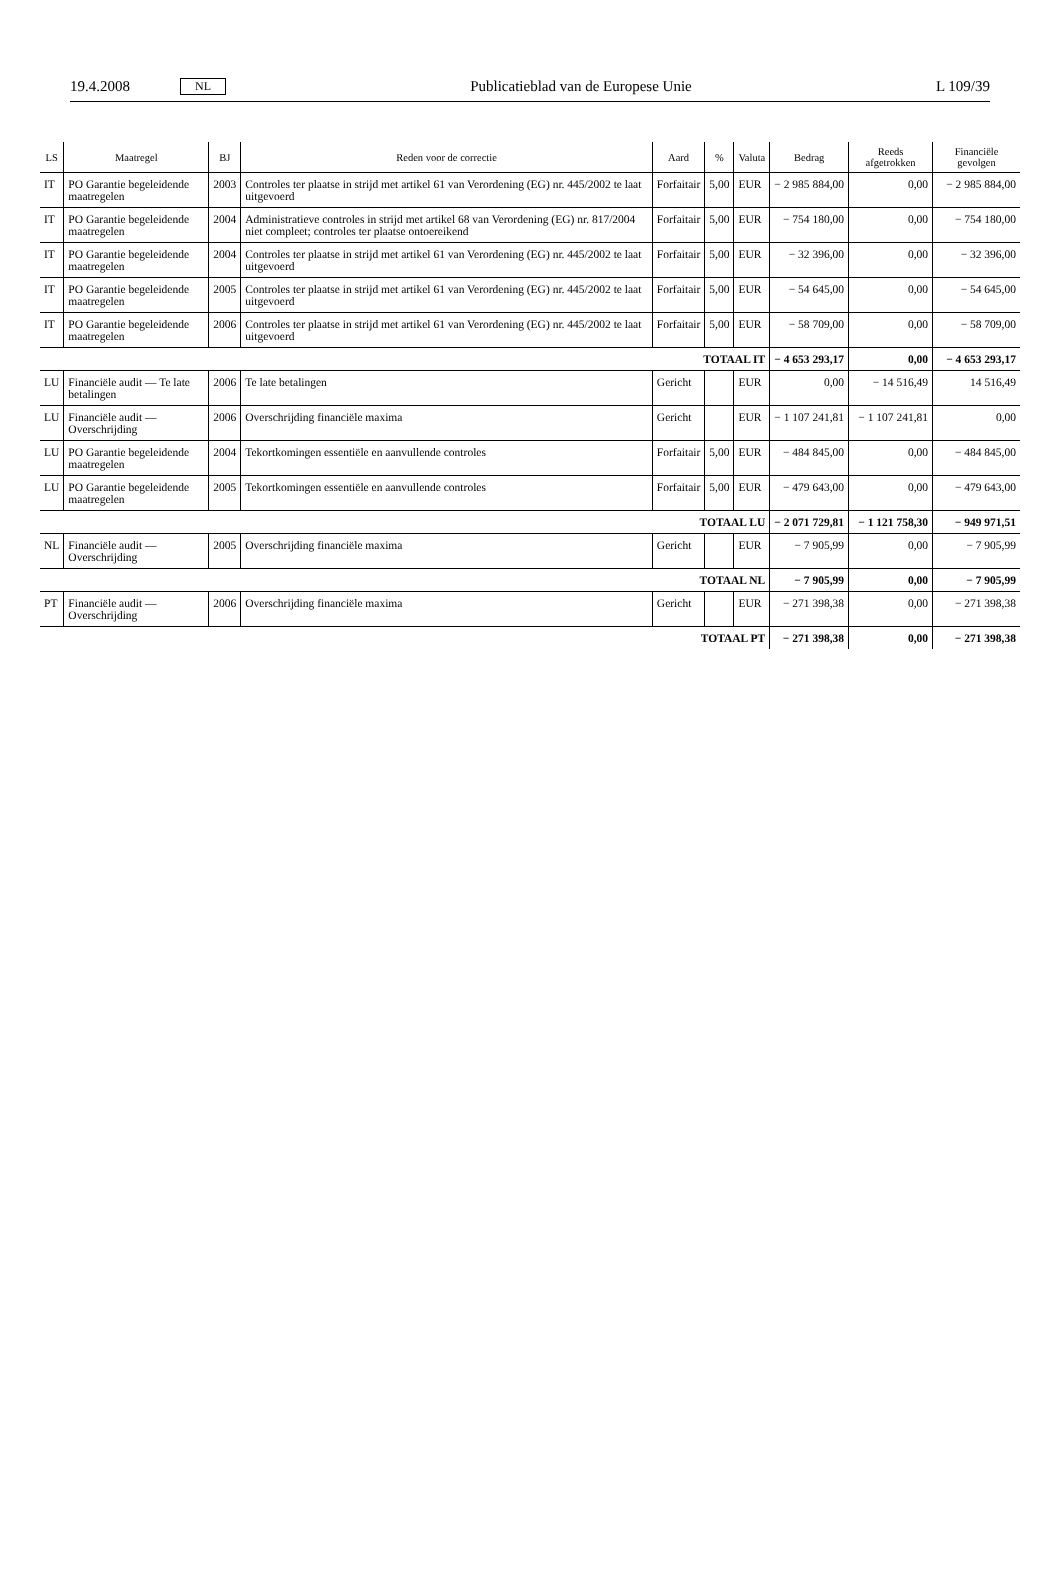19.4.2008 NL Publicatieblad van de Europese Unie L 109/39
| LS | Maatregel | BJ | Reden voor de correctie | Aard | % | Valuta | Bedrag | Reeds afgetrokken | Financiële gevolgen |
| --- | --- | --- | --- | --- | --- | --- | --- | --- | --- |
| IT | PO Garantie begeleidende maatregelen | 2003 | Controles ter plaatse in strijd met artikel 61 van Verordening (EG) nr. 445/2002 te laat uitgevoerd | Forfaitair | 5,00 | EUR | − 2 985 884,00 | 0,00 | − 2 985 884,00 |
| IT | PO Garantie begeleidende maatregelen | 2004 | Administratieve controles in strijd met artikel 68 van Verordening (EG) nr. 817/2004 niet compleet; controles ter plaatse ontoereikend | Forfaitair | 5,00 | EUR | − 754 180,00 | 0,00 | − 754 180,00 |
| IT | PO Garantie begeleidende maatregelen | 2004 | Controles ter plaatse in strijd met artikel 61 van Verordening (EG) nr. 445/2002 te laat uitgevoerd | Forfaitair | 5,00 | EUR | − 32 396,00 | 0,00 | − 32 396,00 |
| IT | PO Garantie begeleidende maatregelen | 2005 | Controles ter plaatse in strijd met artikel 61 van Verordening (EG) nr. 445/2002 te laat uitgevoerd | Forfaitair | 5,00 | EUR | − 54 645,00 | 0,00 | − 54 645,00 |
| IT | PO Garantie begeleidende maatregelen | 2006 | Controles ter plaatse in strijd met artikel 61 van Verordening (EG) nr. 445/2002 te laat uitgevoerd | Forfaitair | 5,00 | EUR | − 58 709,00 | 0,00 | − 58 709,00 |
| TOTAAL IT | | | | | | | − 4 653 293,17 | 0,00 | − 4 653 293,17 |
| LU | Financiële audit — Te late betalingen | 2006 | Te late betalingen | Gericht | | EUR | 0,00 | − 14 516,49 | 14 516,49 |
| LU | Financiële audit — Overschrijding | 2006 | Overschrijding financiële maxima | Gericht | | EUR | − 1 107 241,81 | − 1 107 241,81 | 0,00 |
| LU | PO Garantie begeleidende maatregelen | 2004 | Tekortkomingen essentiële en aanvullende controles | Forfaitair | 5,00 | EUR | − 484 845,00 | 0,00 | − 484 845,00 |
| LU | PO Garantie begeleidende maatregelen | 2005 | Tekortkomingen essentiële en aanvullende controles | Forfaitair | 5,00 | EUR | − 479 643,00 | 0,00 | − 479 643,00 |
| TOTAAL LU | | | | | | | − 2 071 729,81 | − 1 121 758,30 | − 949 971,51 |
| NL | Financiële audit — Overschrijding | 2005 | Overschrijding financiële maxima | Gericht | | EUR | − 7 905,99 | 0,00 | − 7 905,99 |
| TOTAAL NL | | | | | | | − 7 905,99 | 0,00 | − 7 905,99 |
| PT | Financiële audit — Overschrijding | 2006 | Overschrijding financiële maxima | Gericht | | EUR | − 271 398,38 | 0,00 | − 271 398,38 |
| TOTAAL PT | | | | | | | − 271 398,38 | 0,00 | − 271 398,38 |